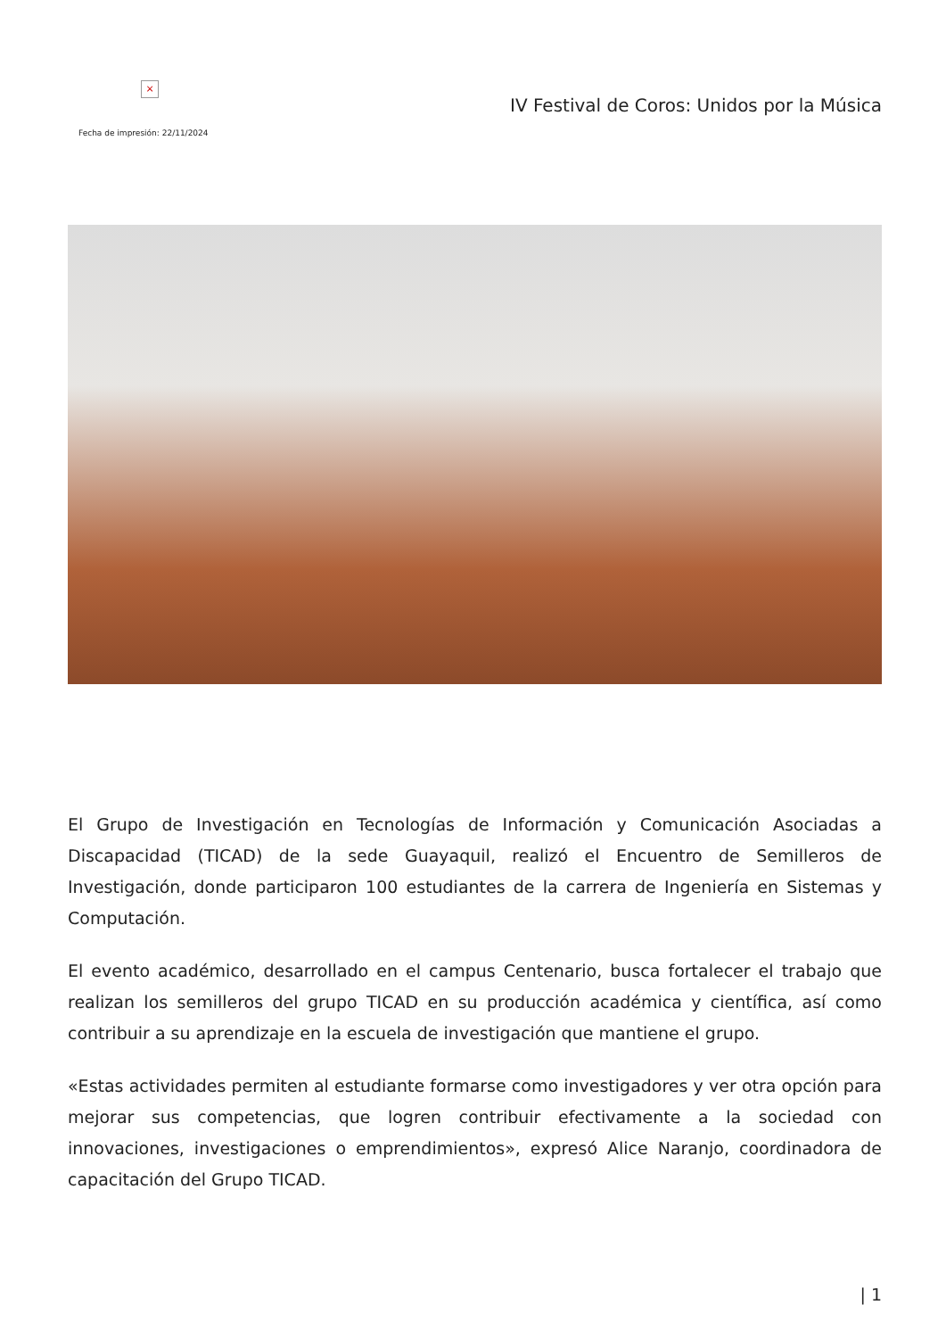×
Fecha de impresión: 22/11/2024
IV Festival de Coros: Unidos por la Música
El Grupo de Investigación en Tecnologías de Información y Comunicación Asociadas a Discapacidad (TICAD) de la sede Guayaquil, realizó el Encuentro de Semilleros de Investigación, donde participaron 100 estudiantes de la carrera de Ingeniería en Sistemas y Computación.
El evento académico, desarrollado en el campus Centenario, busca fortalecer el trabajo que realizan los semilleros del grupo TICAD en su producción académica y científica, así como contribuir a su aprendizaje en la escuela de investigación que mantiene el grupo.
«Estas actividades permiten al estudiante formarse como investigadores y ver otra opción para mejorar sus competencias, que logren contribuir efectivamente a la sociedad con innovaciones, investigaciones o emprendimientos», expresó Alice Naranjo, coordinadora de capacitación del Grupo TICAD.
| 1